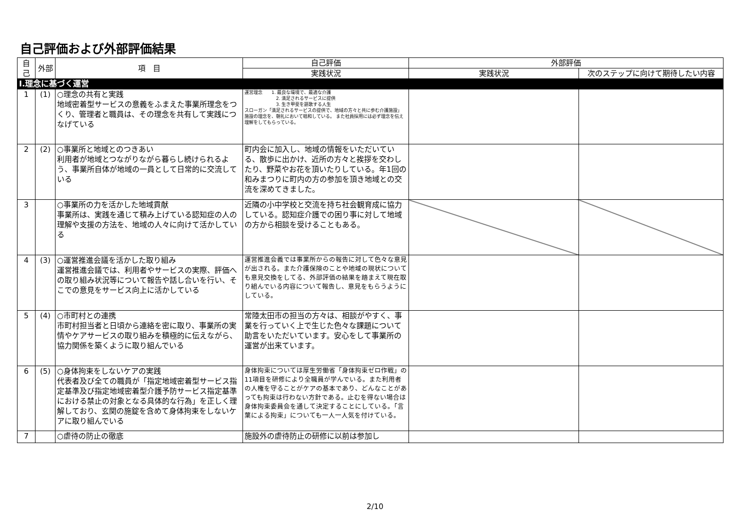自己評価および外部評価結果
| 自己 | 外部 | 項 目 | 自己評価 | 外部評価 | |
| --- | --- | --- | --- | --- | --- |
| | | | 実践状況 | 実践状況 | 次のステップに向けて期待したい内容 |
| Ⅰ.理念に基づく運営 | | | | | |
| 1 | (1) | ○理念の共有と実践 地域密着型サービスの意義をふまえた事業所理念をつくり、管理者と職員は、その理念を共有して実践につなげている | 運営理念 1. 最良な環境で、最適な介護 2. 満足されるサービスに提供 3. 生き甲斐を謳歌する人生 スローガン「満足されるサービスの提供で、地域の方々と共に歩む介護施設」 施設の理念を、朝礼において唱和している。 また社員採用には必ず理念を伝え理解をしてもらっている。 | | |
| 2 | (2) | ○事業所と地域とのつきあい 利用者が地域とつながりながら暮らし続けられるよう、事業所自体が地域の一員として日常的に交流している | 町内会に加入し、地域の情報をいただいている、散歩に出かけ、近所の方々と挨拶を交わしたり、野菜やお花を頂いたりしている。年1回の和みまつりに町内の方の参加を頂き地域との交流を深めてきました。 | | |
| 3 | | ○事業所の力を活かした地域貢献 事業所は、実践を通じて積み上げている認知症の人の理解や支援の方法を、地域の人々に向けて活かしている | 近隣の小中学校と交流を持ち社会観育成に協力している。認知症介護での困り事に対して地域の方から相談を受けることもある。 | | |
| 4 | (3) | ○運営推進会議を活かした取り組み 運営推進会議では、利用者やサービスの実際、評価への取り組み状況等について報告や話し合いを行い、そこでの意見をサービス向上に活かしている | 運営推進会義では事業所からの報告に対して色々な意見が出される。また介護保険のことや地域の現状についても意見交換をしてる、外部評価の結果を踏まえて現在取り組んでいる内容について報告し、意見をもらうようにしている。 | | |
| 5 | (4) | ○市町村との連携 市町村担当者と日頃から連絡を密に取り、事業所の実情やケアサービスの取り組みを積極的に伝えながら、協力関係を築くように取り組んでいる | 常陸太田市の担当の方々は、相談がやすく、事業を行っていく上で生じた色々な課題について助言をいただいています。安心をして事業所の運営が出来ています。 | | |
| 6 | (5) | ○身体拘束をしないケアの実践 代表者及び全ての職員が「指定地域密着型サービス指定基準及び指定地域密着型介護予防サービス指定基準における禁止の対象となる具体的な行為」を正しく理解しており、玄関の施錠を含めて身体拘束をしないケアに取り組んでいる | 身体拘束については厚生労働省「身体拘束ゼロ作戦」の11項目を研修により全職員が学んでいる。また利用者の人権を守ることがケアの基本であり、どんなことがあっても拘束は行わない方針である。止むを得ない場合は身体拘束委員会を通して決定することにしている。「言葉による拘束」についても一人一人気を付けている。 | | |
| 7 | | ○虐待の防止の徹底 | 施設外の虐待防止の研修に以前は参加し | | |
2/10